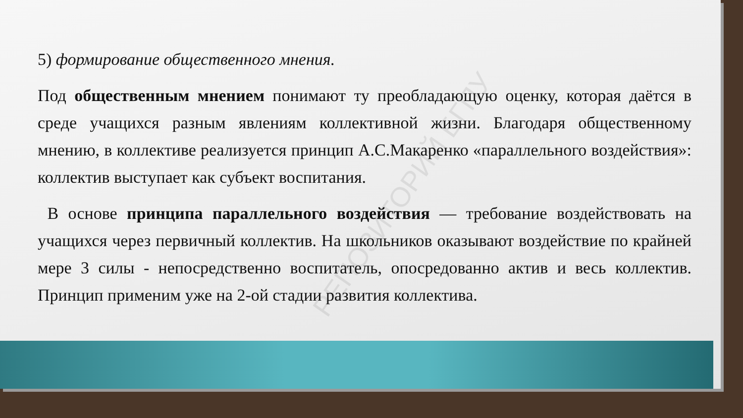РЕПОЗИТОРИЙ БГПУ
5) формирование общественного мнения.
Под общественным мнением понимают ту преобладающую оценку, которая даётся в среде учащихся разным явлениям коллективной жизни. Благодаря общественному мнению, в коллективе реализуется принцип А.С.Макаренко «параллельного воздействия»: коллектив выступает как субъект воспитания.
В основе принципа параллельного воздействия — требование воздействовать на учащихся через первичный коллектив. На школьников оказывают воздействие по крайней мере 3 силы - непосредственно воспитатель, опосредованно актив и весь коллектив. Принцип применим уже на 2-ой стадии развития коллектива.